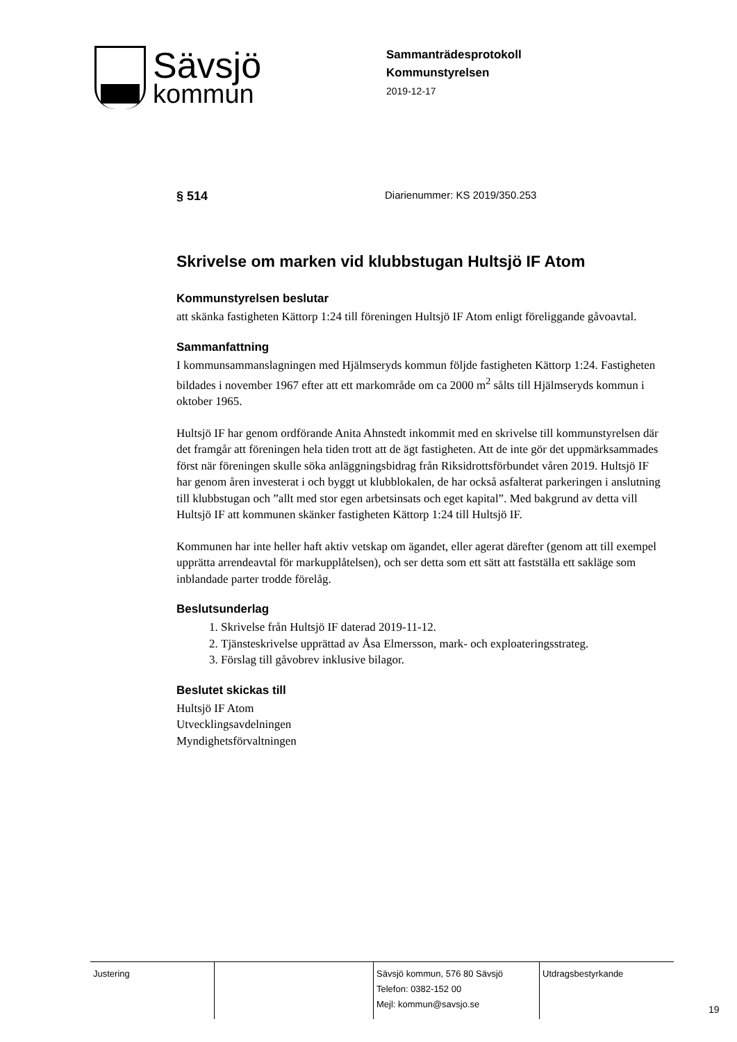Sävsjö
kommun
Sammanträdesprotokoll
Kommunstyrelsen
2019-12-17
§ 514 Diarienummer: KS 2019/350.253
Skrivelse om marken vid klubbstugan Hultsjö IF Atom
Kommunstyrelsen beslutar
att skänka fastigheten Kättorp 1:24 till föreningen Hultsjö IF Atom enligt föreliggande gåvoavtal.
Sammanfattning
I kommunsammanslagningen med Hjälmseryds kommun följde fastigheten Kättorp 1:24. Fastigheten bildades i november 1967 efter att ett markområde om ca 2000 m<sup>2</sup> sålts till Hjälmseryds kommun i oktober 1965.
Hultsjö IF har genom ordförande Anita Ahnstedt inkommit med en skrivelse till kommunstyrelsen där det framgår att föreningen hela tiden trott att de ägt fastigheten. Att de inte gör det uppmärksammades först när föreningen skulle söka anläggningsbidrag från Riksidrottsförbundet våren 2019. Hultsjö IF har genom åren investerat i och byggt ut klubblokalen, de har också asfalterat parkeringen i anslutning till klubbstugan och ”allt med stor egen arbetsinsats och eget kapital”. Med bakgrund av detta vill Hultsjö IF att kommunen skänker fastigheten Kättorp 1:24 till Hultsjö IF.
Kommunen har inte heller haft aktiv vetskap om ägandet, eller agerat därefter (genom att till exempel upprätta arrendeavtal för markupplåtelsen), och ser detta som ett sätt att fastställa ett sakläge som inblandade parter trodde förelåg.
Beslutsunderlag
1. Skrivelse från Hultsjö IF daterad 2019-11-12.
2. Tjänsteskrivelse upprättad av Åsa Elmersson, mark- och exploateringsstrateg.
3. Förslag till gåvobrev inklusive bilagor.
Beslutet skickas till
Hultsjö IF Atom
Utvecklingsavdelningen
Myndighetsförvaltningen
| Justering | | Sävsjö kommun, 576 80 Sävsjö Telefon: 0382-152 00 Mejl: kommun@savsjo.se | Utdragsbestyrkande |
19